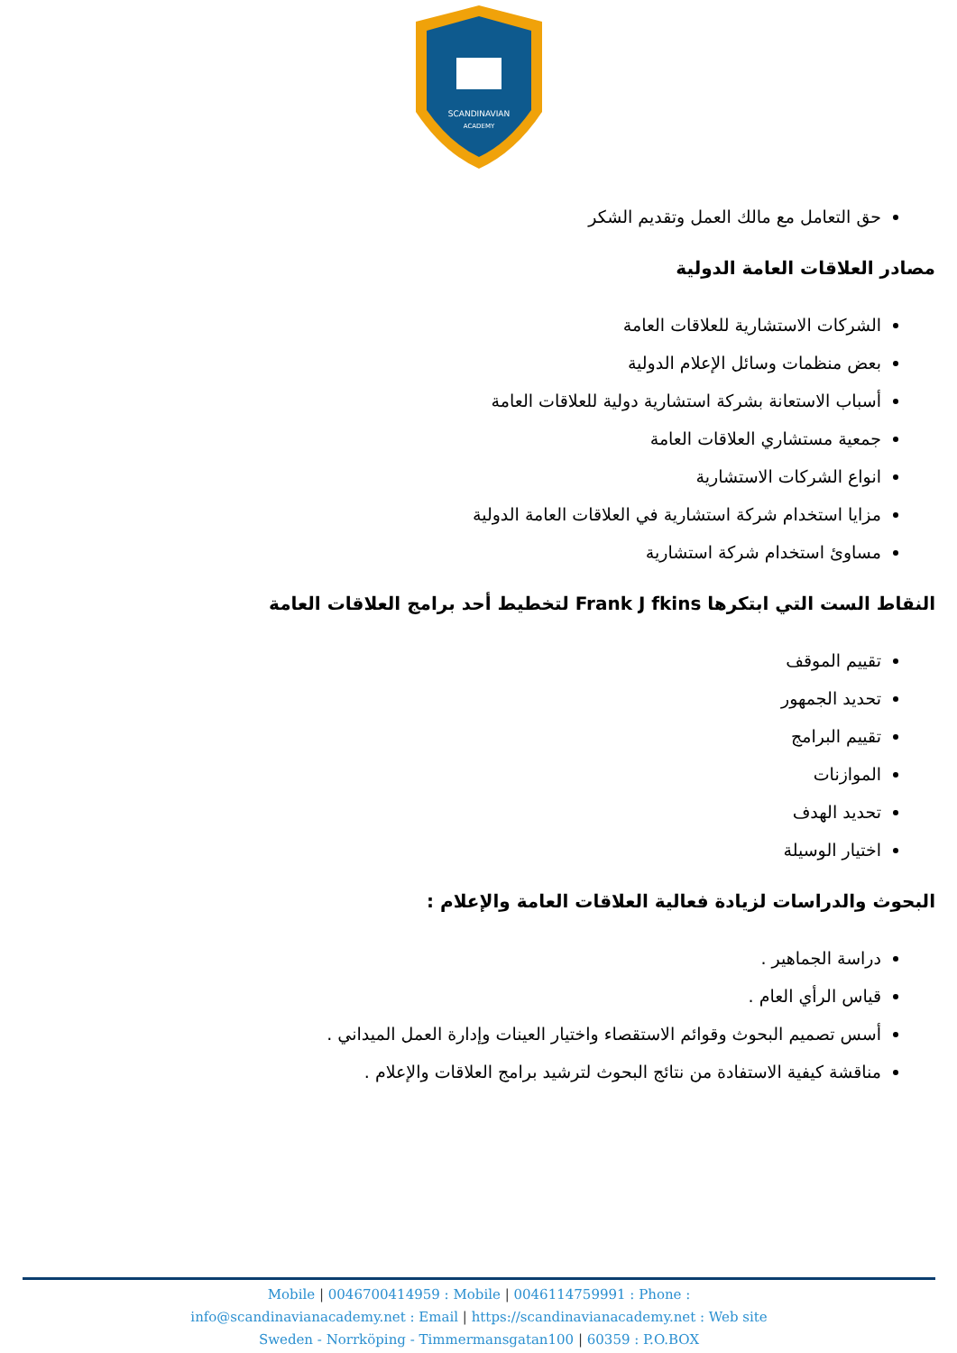SCANDINAVIAN
ACADEMY
حق التعامل مع مالك العمل وتقديم الشكر
مصادر العلاقات العامة الدولية
الشركات الاستشارية للعلاقات العامة
بعض منظمات وسائل الإعلام الدولية
أسباب الاستعانة بشركة استشارية دولية للعلاقات العامة
جمعية مستشاري العلاقات العامة
انواع الشركات الاستشارية
مزايا استخدام شركة استشارية في العلاقات العامة الدولية
مساوئ استخدام شركة استشارية
النقاط الست التي ابتكرها Frank J fkins لتخطيط أحد برامج العلاقات العامة
تقييم الموقف
تحديد الجمهور
تقييم البرامج
الموازنات
تحديد الهدف
اختيار الوسيلة
البحوث والدراسات لزيادة فعالية العلاقات العامة والإعلام :
دراسة الجماهير .
قياس الرأي العام .
أسس تصميم البحوث وقوائم الاستقصاء واختيار العينات وإدارة العمل الميداني .
مناقشة كيفية الاستفادة من نتائج البحوث لترشيد برامج العلاقات والإعلام .
Mobile | 0046700414959 : Mobile | 0046114759991 : Phone :
info@scandinavianacademy.net : Email | https://scandinavianacademy.net : Web site
Sweden - Norrköping - Timmermansgatan100 | 60359 : P.O.BOX